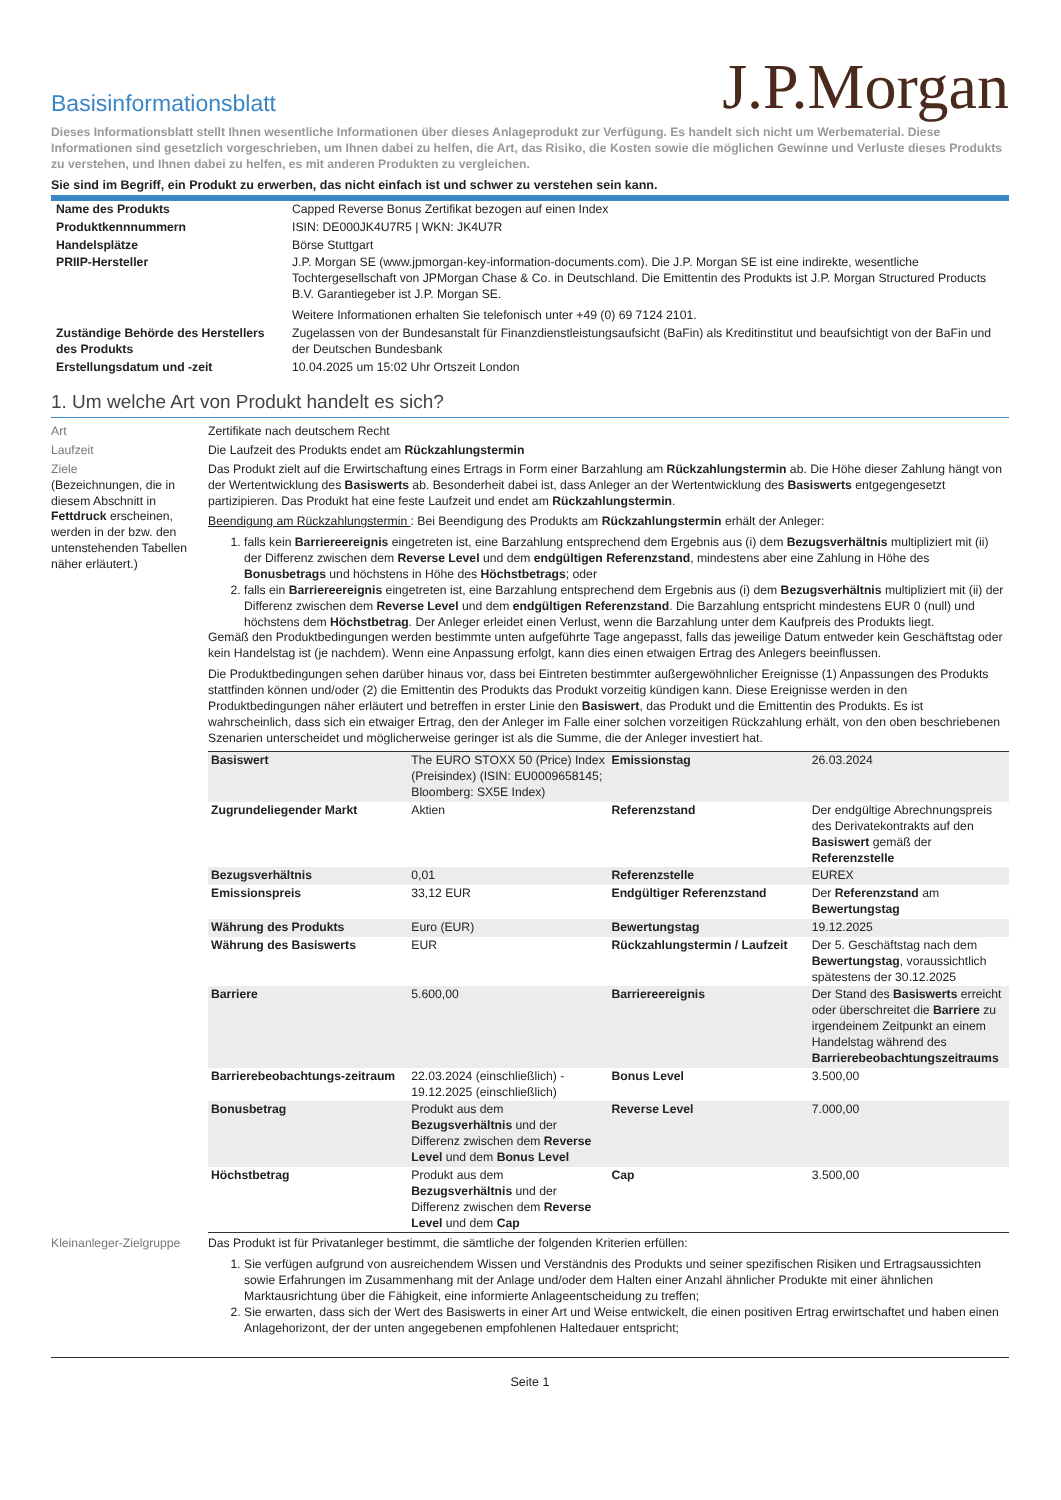Basisinformationsblatt
J.P.Morgan
Dieses Informationsblatt stellt Ihnen wesentliche Informationen über dieses Anlageprodukt zur Verfügung. Es handelt sich nicht um Werbematerial. Diese Informationen sind gesetzlich vorgeschrieben, um Ihnen dabei zu helfen, die Art, das Risiko, die Kosten sowie die möglichen Gewinne und Verluste dieses Produkts zu verstehen, und Ihnen dabei zu helfen, es mit anderen Produkten zu vergleichen.
Sie sind im Begriff, ein Produkt zu erwerben, das nicht einfach ist und schwer zu verstehen sein kann.
| Name des Produkts | Capped Reverse Bonus Zertifikat bezogen auf einen Index |
| Produktkennnummern | ISIN: DE000JK4U7R5 / WKN: JK4U7R |
| Handelsplätze | Börse Stuttgart |
| PRIIP-Hersteller | J.P. Morgan SE (www.jpmorgan-key-information-documents.com). Die J.P. Morgan SE ist eine indirekte, wesentliche Tochtergesellschaft von JPMorgan Chase & Co. in Deutschland. Die Emittentin des Produkts ist J.P. Morgan Structured Products B.V. Garantiegeber ist J.P. Morgan SE. Weitere Informationen erhalten Sie telefonisch unter +49 (0) 69 7124 2101. |
| Zuständige Behörde des Herstellers des Produkts | Zugelassen von der Bundesanstalt für Finanzdienstleistungsaufsicht (BaFin) als Kreditinstitut und beaufsichtigt von der BaFin und der Deutschen Bundesbank |
| Erstellungsdatum und -zeit | 10.04.2025 um 15:02 Uhr Ortszeit London |
1. Um welche Art von Produkt handelt es sich?
Art Zertifikate nach deutschem Recht
Laufzeit Die Laufzeit des Produkts endet am Rückzahlungstermin
Ziele
(Bezeichnungen, die in diesem Abschnitt in Fettdruck erscheinen, werden in der bzw. den untenstehenden Tabellen näher erläutert.)
Das Produkt zielt auf die Erwirtschaftung eines Ertrags in Form einer Barzahlung am Rückzahlungstermin ab. Die Höhe dieser Zahlung hängt von der Wertentwicklung des Basiswerts ab. Besonderheit dabei ist, dass Anleger an der Wertentwicklung des Basiswerts entgegengesetzt partizipieren. Das Produkt hat eine feste Laufzeit und endet am Rückzahlungstermin.
Beendigung am Rückzahlungstermin : Bei Beendigung des Produkts am Rückzahlungstermin erhält der Anleger:
1. falls kein Barriereereignis eingetreten ist, eine Barzahlung entsprechend dem Ergebnis aus (i) dem Bezugsverhältnis multipliziert mit (ii) der Differenz zwischen dem Reverse Level und dem endgültigen Referenzstand, mindestens aber eine Zahlung in Höhe des Bonusbetrags und höchstens in Höhe des Höchstbetrags; oder
2. falls ein Barriereereignis eingetreten ist, eine Barzahlung entsprechend dem Ergebnis aus (i) dem Bezugsverhältnis multipliziert mit (ii) der Differenz zwischen dem Reverse Level und dem endgültigen Referenzstand. Die Barzahlung entspricht mindestens EUR 0 (null) und höchstens dem Höchstbetrag. Der Anleger erleidet einen Verlust, wenn die Barzahlung unter dem Kaufpreis des Produkts liegt.
Gemäß den Produktbedingungen werden bestimmte unten aufgeführte Tage angepasst, falls das jeweilige Datum entweder kein Geschäftstag oder kein Handelstag ist (je nachdem). Wenn eine Anpassung erfolgt, kann dies einen etwaigen Ertrag des Anlegers beeinflussen.
Die Produktbedingungen sehen darüber hinaus vor, dass bei Eintreten bestimmter außergewöhnlicher Ereignisse (1) Anpassungen des Produkts stattfinden können und/oder (2) die Emittentin des Produkts das Produkt vorzeitig kündigen kann. Diese Ereignisse werden in den Produktbedingungen näher erläutert und betreffen in erster Linie den Basiswert, das Produkt und die Emittentin des Produkts. Es ist wahrscheinlich, dass sich ein etwaiger Ertrag, den der Anleger im Falle einer solchen vorzeitigen Rückzahlung erhält, von den oben beschriebenen Szenarien unterscheidet und möglicherweise geringer ist als die Summe, die der Anleger investiert hat.
| Basiswert | The EURO STOXX 50 (Price) Index (Preisindex) (ISIN: EU0009658145; Bloomberg: SX5E Index) | Emissionstag | 26.03.2024 |
| Zugrundeliegender Markt | Aktien | Referenzstand | Der endgültige Abrechnungspreis des Derivatekontrakts auf den Basiswert gemäß der Referenzstelle |
| Bezugsverhältnis | 0,01 | Referenzstelle | EUREX |
| Emissionspreis | 33,12 EUR | Endgültiger Referenzstand | Der Referenzstand am Bewertungstag |
| Währung des Produkts | Euro (EUR) | Bewertungstag | 19.12.2025 |
| Währung des Basiswerts | EUR | Rückzahlungstermin / Laufzeit | Der 5. Geschäftstag nach dem Bewertungstag , voraussichtlich spätestens der 30.12.2025 |
| Barriere | 5.600,00 | Barriereereignis | Der Stand des Basiswerts erreicht oder überschreitet die Barriere zu irgendeinem Zeitpunkt an einem Handelstag während des Barrierebeobachtungszeitraums |
| Barrierebeobachtungs-zeitraum | 22.03.2024 (einschließlich) - 19.12.2025 (einschließlich) | Bonus Level | 3.500,00 |
| Bonusbetrag | Produkt aus dem Bezugsverhältnis und der Differenz zwischen dem Reverse Level und dem Bonus Level | Reverse Level | 7.000,00 |
| Höchstbetrag | Produkt aus dem Bezugsverhältnis und der Differenz zwischen dem Reverse Level und dem Cap | Cap | 3.500,00 |
Kleinanleger-Zielgruppe
Das Produkt ist für Privatanleger bestimmt, die sämtliche der folgenden Kriterien erfüllen:
1. Sie verfügen aufgrund von ausreichendem Wissen und Verständnis des Produkts und seiner spezifischen Risiken und Ertragsaussichten sowie Erfahrungen im Zusammenhang mit der Anlage und/oder dem Halten einer Anzahl ähnlicher Produkte mit einer ähnlichen Marktausrichtung über die Fähigkeit, eine informierte Anlageentscheidung zu treffen;
2. Sie erwarten, dass sich der Wert des Basiswerts in einer Art und Weise entwickelt, die einen positiven Ertrag erwirtschaftet und haben einen Anlagehorizont, der der unten angegebenen empfohlenen Haltedauer entspricht;
Seite 1